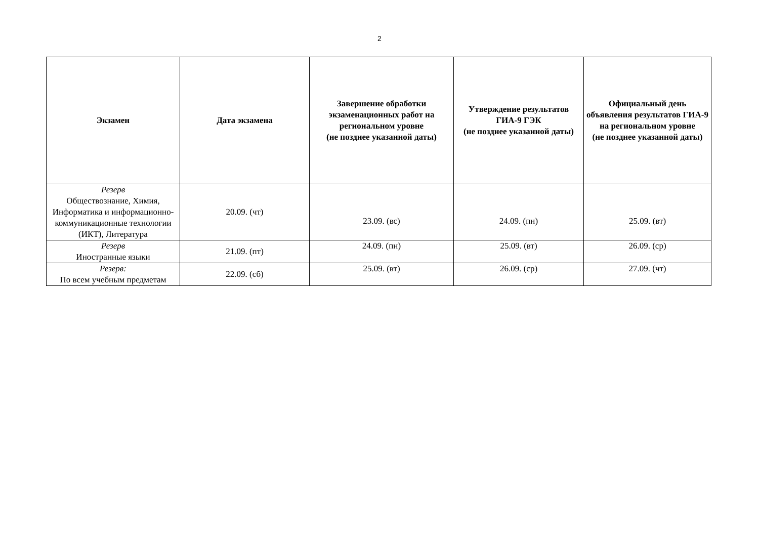2
| Экзамен | Дата экзамена | Завершение обработки экзаменационных работ на региональном уровне (не позднее указанной даты) | Утверждение результатов ГИА-9 ГЭК (не позднее указанной даты) | Официальный день объявления результатов ГИА-9 на региональном уровне (не позднее указанной даты) |
| --- | --- | --- | --- | --- |
| Резерв Обществознание, Химия, Информатика и информационно-коммуникационные технологии (ИКТ), Литература | 20.09. (чт) | 23.09. (вс) | 24.09. (пн) | 25.09. (вт) |
| Резерв Иностранные языки | 21.09. (пт) | 24.09. (пн) | 25.09. (вт) | 26.09. (ср) |
| Резерв: По всем учебным предметам | 22.09. (сб) | 25.09. (вт) | 26.09. (ср) | 27.09. (чт) |